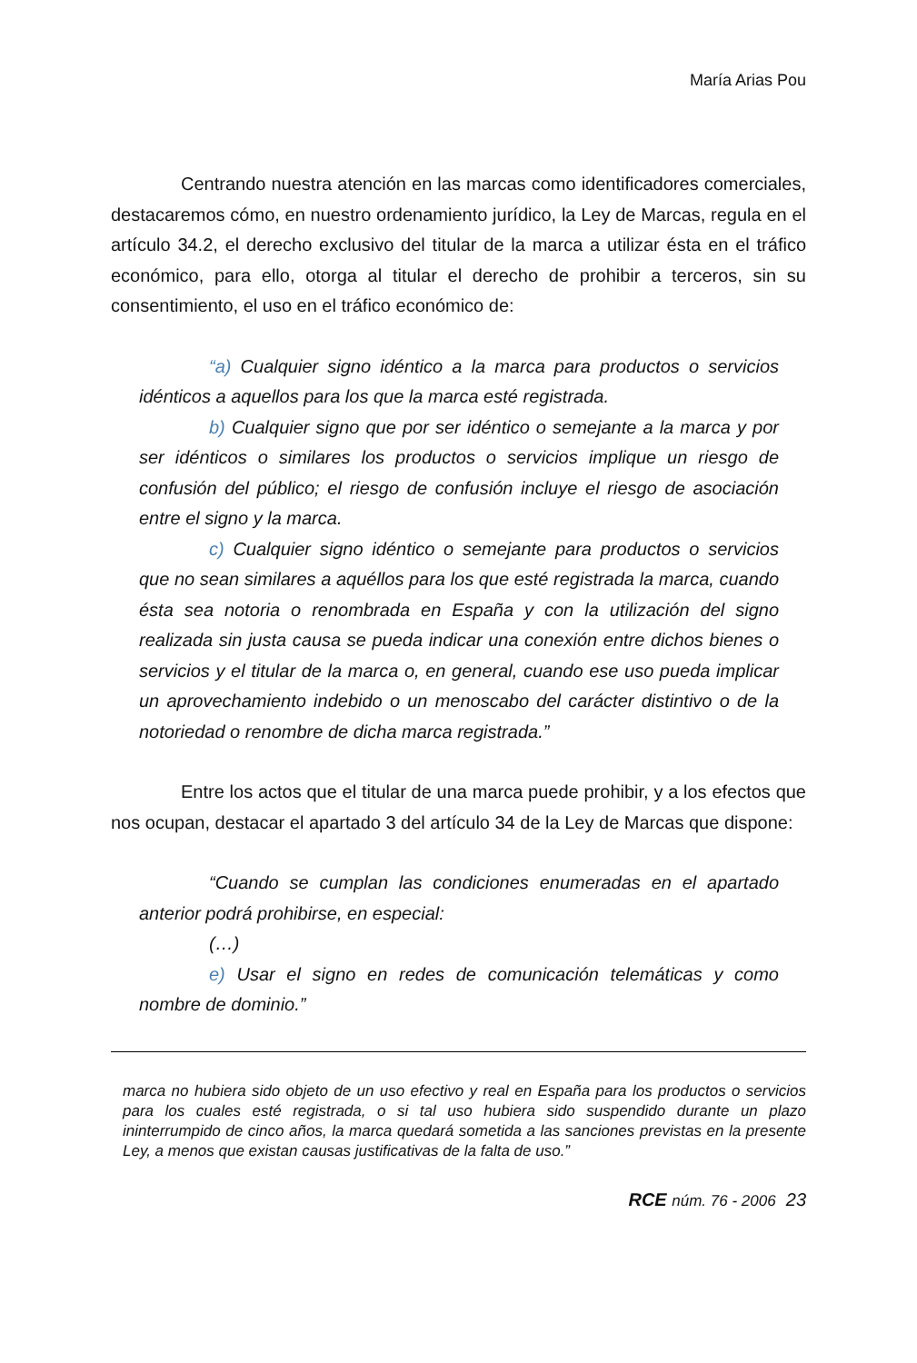María Arias Pou
Centrando nuestra atención en las marcas como identificadores comerciales, destacaremos cómo, en nuestro ordenamiento jurídico, la Ley de Marcas, regula en el artículo 34.2, el derecho exclusivo del titular de la marca a utilizar ésta en el tráfico económico, para ello, otorga al titular el derecho de prohibir a terceros, sin su consentimiento, el uso en el tráfico económico de:
“a) Cualquier signo idéntico a la marca para productos o servicios idénticos a aquellos para los que la marca esté registrada.
b) Cualquier signo que por ser idéntico o semejante a la marca y por ser idénticos o similares los productos o servicios implique un riesgo de confusión del público; el riesgo de confusión incluye el riesgo de asociación entre el signo y la marca.
c) Cualquier signo idéntico o semejante para productos o servicios que no sean similares a aquéllos para los que esté registrada la marca, cuando ésta sea notoria o renombrada en España y con la utilización del signo realizada sin justa causa se pueda indicar una conexión entre dichos bienes o servicios y el titular de la marca o, en general, cuando ese uso pueda implicar un aprovechamiento indebido o un menoscabo del carácter distintivo o de la notoriedad o renombre de dicha marca registrada.”
Entre los actos que el titular de una marca puede prohibir, y a los efectos que nos ocupan, destacar el apartado 3 del artículo 34 de la Ley de Marcas que dispone:
“Cuando se cumplan las condiciones enumeradas en el apartado anterior podrá prohibirse, en especial:
(…)
e) Usar el signo en redes de comunicación telemáticas y como nombre de dominio.”
marca no hubiera sido objeto de un uso efectivo y real en España para los productos o servicios para los cuales esté registrada, o si tal uso hubiera sido suspendido durante un plazo ininterrumpido de cinco años, la marca quedará sometida a las sanciones previstas en la presente Ley, a menos que existan causas justificativas de la falta de uso.”
RCE núm. 76 - 2006 23